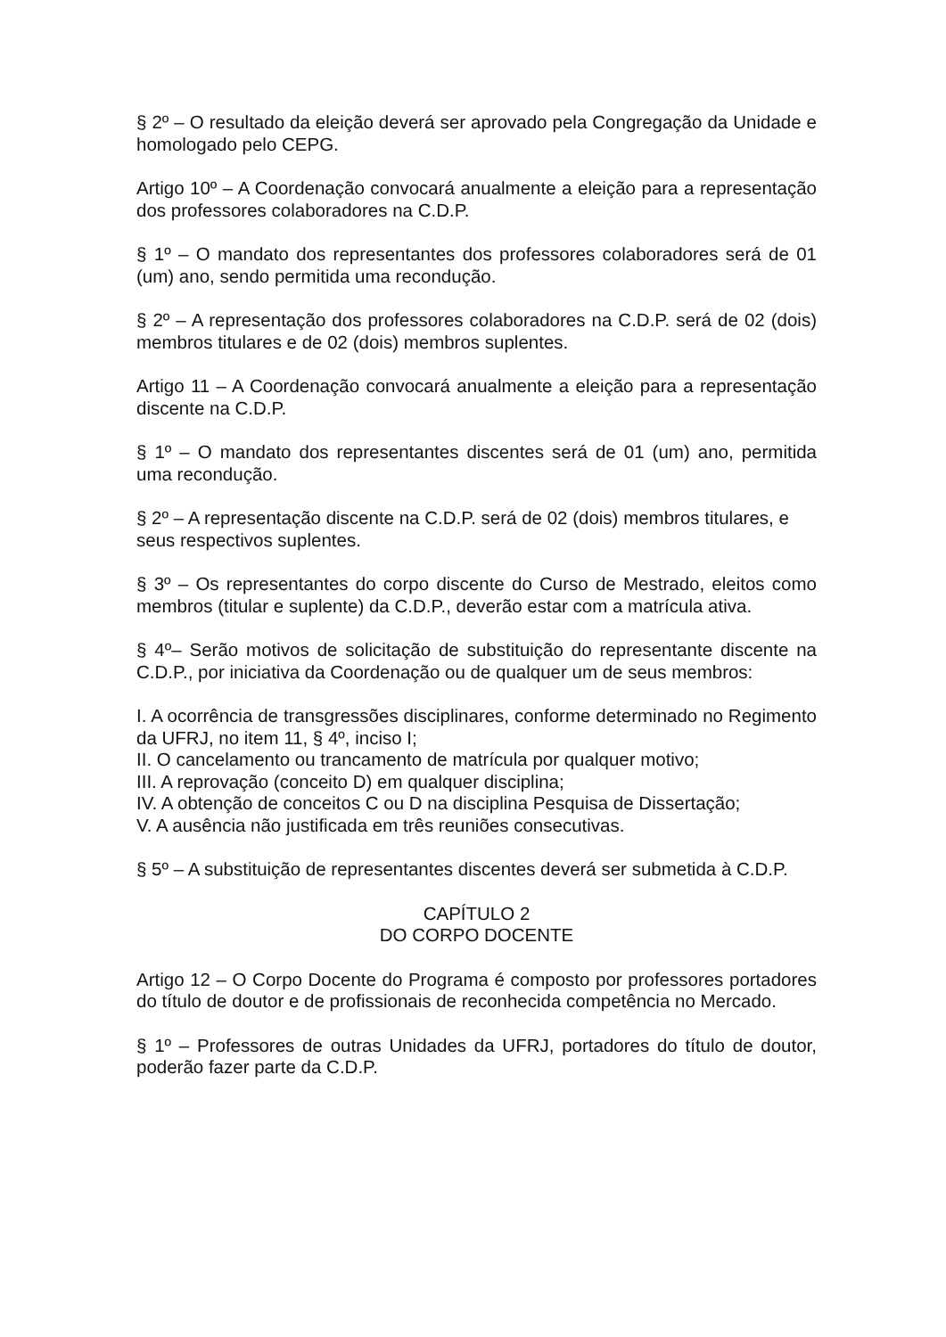§ 2º – O resultado da eleição deverá ser aprovado pela Congregação da Unidade e homologado pelo CEPG.
Artigo 10º – A Coordenação convocará anualmente a eleição para a representação dos professores colaboradores na C.D.P.
§ 1º – O mandato dos representantes dos professores colaboradores será de 01 (um) ano, sendo permitida uma recondução.
§ 2º – A representação dos professores colaboradores na C.D.P. será de 02 (dois) membros titulares e de 02 (dois) membros suplentes.
Artigo 11 – A Coordenação convocará anualmente a eleição para a representação discente na C.D.P.
§ 1º – O mandato dos representantes discentes será de 01 (um) ano, permitida uma recondução.
§ 2º – A representação discente na C.D.P. será de 02 (dois) membros titulares, e seus respectivos suplentes.
§ 3º – Os representantes do corpo discente do Curso de Mestrado, eleitos como membros (titular e suplente) da C.D.P., deverão estar com a matrícula ativa.
§ 4º– Serão motivos de solicitação de substituição do representante discente na C.D.P., por iniciativa da Coordenação ou de qualquer um de seus membros:
I. A ocorrência de transgressões disciplinares, conforme determinado no Regimento da UFRJ, no item 11, § 4º, inciso I;
II. O cancelamento ou trancamento de matrícula por qualquer motivo;
III. A reprovação (conceito D) em qualquer disciplina;
IV. A obtenção de conceitos C ou D na disciplina Pesquisa de Dissertação;
V. A ausência não justificada em três reuniões consecutivas.
§ 5º – A substituição de representantes discentes deverá ser submetida à C.D.P.
CAPÍTULO 2
DO CORPO DOCENTE
Artigo 12 – O Corpo Docente do Programa é composto por professores portadores do título de doutor e de profissionais de reconhecida competência no Mercado.
§ 1º – Professores de outras Unidades da UFRJ, portadores do título de doutor, poderão fazer parte da C.D.P.